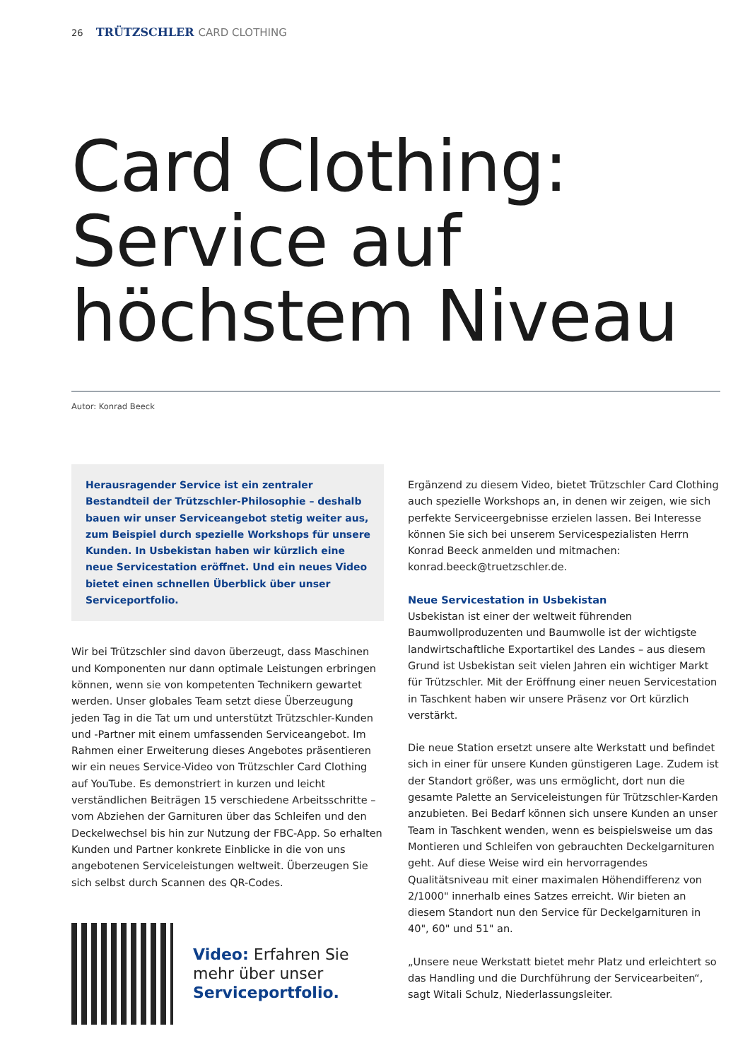26 TRÜTZSCHLER CARD CLOTHING
Card Clothing:
Service auf
höchstem Niveau
Autor: Konrad Beeck
Herausragender Service ist ein zentraler Bestandteil der Trützschler-Philosophie – deshalb bauen wir unser Serviceangebot stetig weiter aus, zum Beispiel durch spezielle Workshops für unsere Kunden. In Usbekistan haben wir kürzlich eine neue Servicestation eröffnet. Und ein neues Video bietet einen schnellen Überblick über unser Serviceportfolio.
Wir bei Trützschler sind davon überzeugt, dass Maschinen und Komponenten nur dann optimale Leistungen erbringen können, wenn sie von kompetenten Technikern gewartet werden. Unser globales Team setzt diese Überzeugung jeden Tag in die Tat um und unterstützt Trützschler-Kunden und -Partner mit einem umfassenden Serviceangebot. Im Rahmen einer Erweiterung dieses Angebotes präsentieren wir ein neues Service-Video von Trützschler Card Clothing auf YouTube. Es demonstriert in kurzen und leicht verständlichen Beiträgen 15 verschiedene Arbeitsschritte – vom Abziehen der Garnituren über das Schleifen und den Deckelwechsel bis hin zur Nutzung der FBC-App. So erhalten Kunden und Partner konkrete Einblicke in die von uns angebotenen Serviceleistungen weltweit. Überzeugen Sie sich selbst durch Scannen des QR-Codes.
Video: Erfahren Sie
mehr über unser
Serviceportfolio.
Ergänzend zu diesem Video, bietet Trützschler Card Clothing auch spezielle Workshops an, in denen wir zeigen, wie sich perfekte Serviceergebnisse erzielen lassen. Bei Interesse können Sie sich bei unserem Servicespezialisten Herrn Konrad Beeck anmelden und mitmachen: konrad.beeck@truetzschler.de.
Neue Servicestation in Usbekistan
Usbekistan ist einer der weltweit führenden Baumwollproduzenten und Baumwolle ist der wichtigste landwirtschaftliche Exportartikel des Landes – aus diesem Grund ist Usbekistan seit vielen Jahren ein wichtiger Markt für Trützschler. Mit der Eröffnung einer neuen Servicestation in Taschkent haben wir unsere Präsenz vor Ort kürzlich verstärkt.
Die neue Station ersetzt unsere alte Werkstatt und befindet sich in einer für unsere Kunden günstigeren Lage. Zudem ist der Standort größer, was uns ermöglicht, dort nun die gesamte Palette an Serviceleistungen für Trützschler-Karden anzubieten. Bei Bedarf können sich unsere Kunden an unser Team in Taschkent wenden, wenn es beispielsweise um das Montieren und Schleifen von gebrauchten Deckelgarnituren geht. Auf diese Weise wird ein hervorragendes Qualitätsniveau mit einer maximalen Höhendifferenz von 2/1000" innerhalb eines Satzes erreicht. Wir bieten an diesem Standort nun den Service für Deckelgarnituren in 40", 60" und 51" an.
„Unsere neue Werkstatt bietet mehr Platz und erleichtert so das Handling und die Durchführung der Servicearbeiten“, sagt Witali Schulz, Niederlassungsleiter.